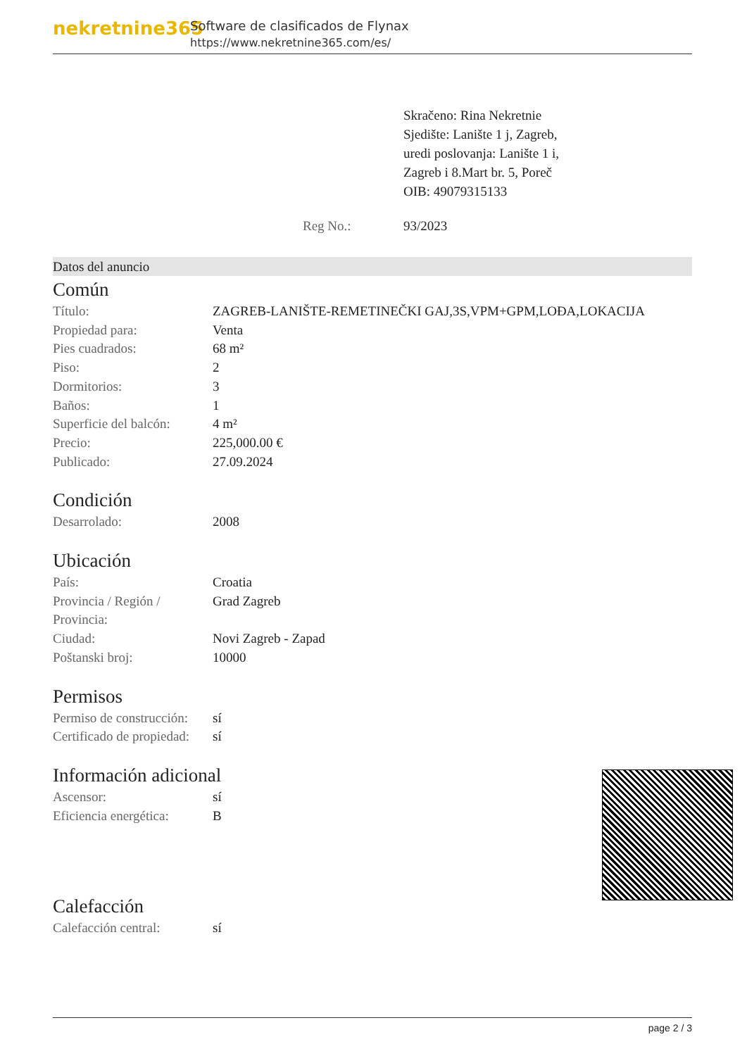nekretnine365
Software de clasificados de Flynax
https://www.nekretnine365.com/es/
Skračeno: Rina Nekretnie
Sjedište: Lanište 1 j, Zagreb,
uredi poslovanja: Lanište 1 i,
Zagreb i 8.Mart br. 5, Poreč
OIB: 49079315133
Reg No.: 93/2023
Datos del anuncio
Común
| Título: | ZAGREB-LANIŠTE-REMETINEČKI GAJ,3S,VPM+GPM,LOĐA,LOKACIJA |
| Propiedad para: | Venta |
| Pies cuadrados: | 68 m² |
| Piso: | 2 |
| Dormitorios: | 3 |
| Baños: | 1 |
| Superficie del balcón: | 4 m² |
| Precio: | 225,000.00 € |
| Publicado: | 27.09.2024 |
Condición
| Desarrolado: | 2008 |
Ubicación
| País: | Croatia |
| Provincia / Región / Provincia: | Grad Zagreb |
| Ciudad: | Novi Zagreb - Zapad |
| Poštanski broj: | 10000 |
Permisos
| Permiso de construcción: | sí |
| Certificado de propiedad: | sí |
Información adicional
| Ascensor: | sí |
| Eficiencia energética: | B |
Calefacción
| Calefacción central: | sí |
page 2 / 3